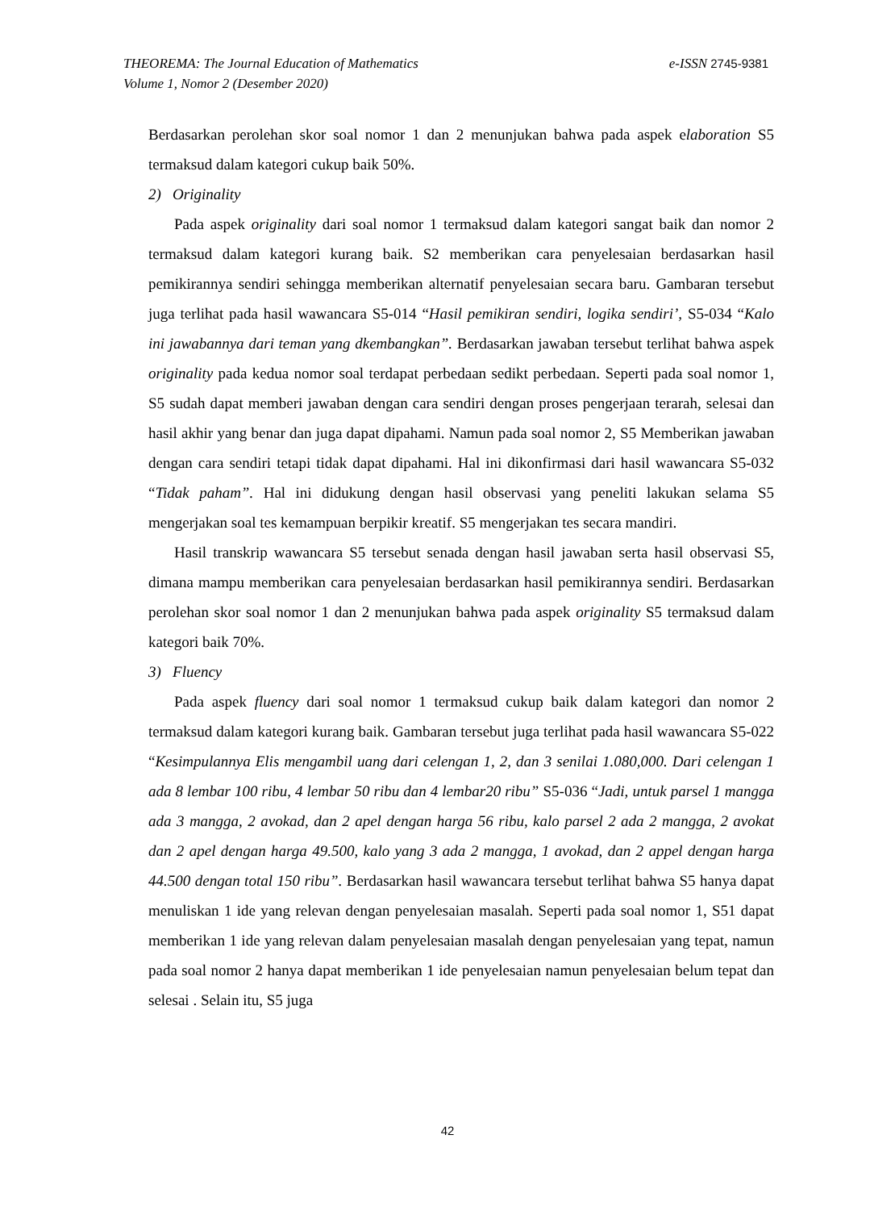THEOREMA: The Journal Education of Mathematics e-ISSN 2745-9381
Volume 1, Nomor 2 (Desember 2020)
Berdasarkan perolehan skor soal nomor 1 dan 2 menunjukan bahwa pada aspek elaboration S5 termaksud dalam kategori cukup baik 50%.
2) Originality
Pada aspek originality dari soal nomor 1 termaksud dalam kategori sangat baik dan nomor 2 termaksud dalam kategori kurang baik. S2 memberikan cara penyelesaian berdasarkan hasil pemikirannya sendiri sehingga memberikan alternatif penyelesaian secara baru. Gambaran tersebut juga terlihat pada hasil wawancara S5-014 “Hasil pemikiran sendiri, logika sendiri’, S5-034 “Kalo ini jawabannya dari teman yang dkembangkan”. Berdasarkan jawaban tersebut terlihat bahwa aspek originality pada kedua nomor soal terdapat perbedaan sedikt perbedaan. Seperti pada soal nomor 1, S5 sudah dapat memberi jawaban dengan cara sendiri dengan proses pengerjaan terarah, selesai dan hasil akhir yang benar dan juga dapat dipahami. Namun pada soal nomor 2, S5 Memberikan jawaban dengan cara sendiri tetapi tidak dapat dipahami. Hal ini dikonfirmasi dari hasil wawancara S5-032 “Tidak paham”. Hal ini didukung dengan hasil observasi yang peneliti lakukan selama S5 mengerjakan soal tes kemampuan berpikir kreatif. S5 mengerjakan tes secara mandiri.
Hasil transkrip wawancara S5 tersebut senada dengan hasil jawaban serta hasil observasi S5, dimana mampu memberikan cara penyelesaian berdasarkan hasil pemikirannya sendiri. Berdasarkan perolehan skor soal nomor 1 dan 2 menunjukan bahwa pada aspek originality S5 termaksud dalam kategori baik 70%.
3) Fluency
Pada aspek fluency dari soal nomor 1 termaksud cukup baik dalam kategori dan nomor 2 termaksud dalam kategori kurang baik. Gambaran tersebut juga terlihat pada hasil wawancara S5-022 “Kesimpulannya Elis mengambil uang dari celengan 1, 2, dan 3 senilai 1.080,000. Dari celengan 1 ada 8 lembar 100 ribu, 4 lembar 50 ribu dan 4 lembar20 ribu” S5-036 “Jadi, untuk parsel 1 mangga ada 3 mangga, 2 avokad, dan 2 apel dengan harga 56 ribu, kalo parsel 2 ada 2 mangga, 2 avokat dan 2 apel dengan harga 49.500, kalo yang 3 ada 2 mangga, 1 avokad, dan 2 appel dengan harga 44.500 dengan total 150 ribu”. Berdasarkan hasil wawancara tersebut terlihat bahwa S5 hanya dapat menuliskan 1 ide yang relevan dengan penyelesaian masalah. Seperti pada soal nomor 1, S51 dapat memberikan 1 ide yang relevan dalam penyelesaian masalah dengan penyelesaian yang tepat, namun pada soal nomor 2 hanya dapat memberikan 1 ide penyelesaian namun penyelesaian belum tepat dan selesai . Selain itu, S5 juga
42